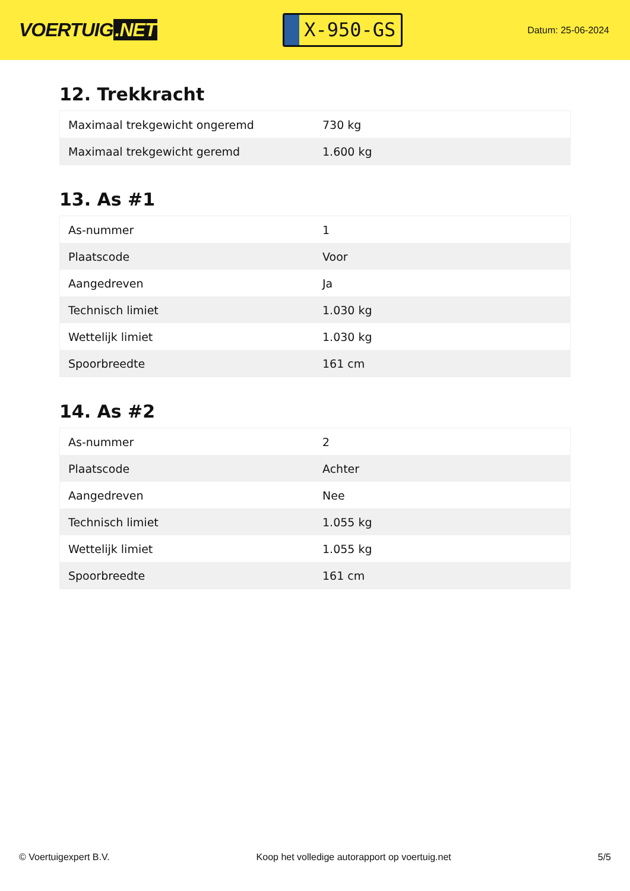VOERTUIG.NET
X-950-GS
Datum: 25-06-2024
12. Trekkracht
| Maximaal trekgewicht ongeremd | 730 kg |
| Maximaal trekgewicht geremd | 1.600 kg |
13. As #1
| As-nummer | 1 |
| Plaatscode | Voor |
| Aangedreven | Ja |
| Technisch limiet | 1.030 kg |
| Wettelijk limiet | 1.030 kg |
| Spoorbreedte | 161 cm |
14. As #2
| As-nummer | 2 |
| Plaatscode | Achter |
| Aangedreven | Nee |
| Technisch limiet | 1.055 kg |
| Wettelijk limiet | 1.055 kg |
| Spoorbreedte | 161 cm |
© Voertuigexpert B.V. Koop het volledige autorapport op voertuig.net 5/5